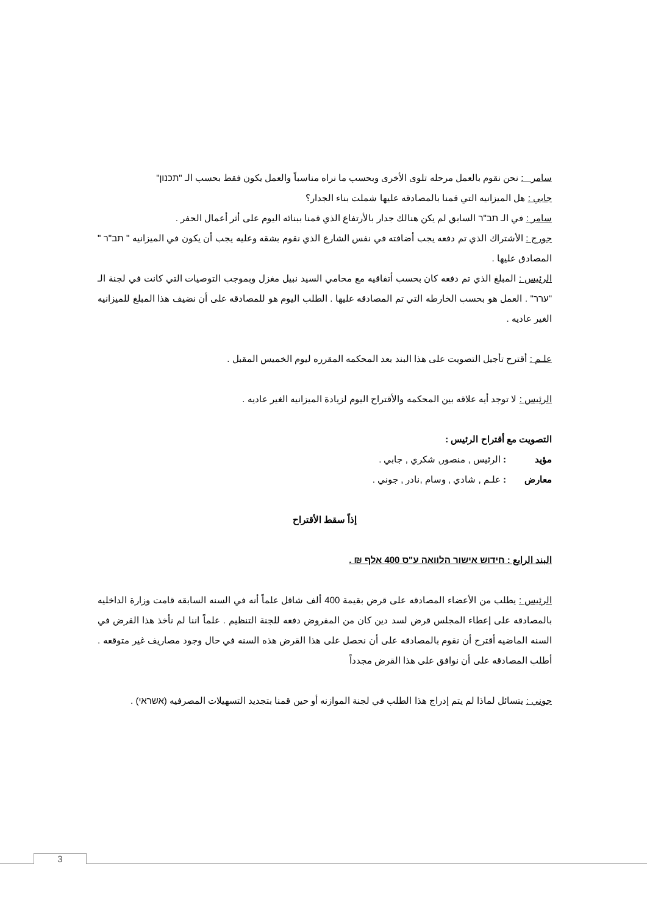سامر : نحن نقوم بالعمل مرحله تلوى الأخرى وبحسب ما نراه مناسباً والعمل يكون فقط بحسب الـ "תכנון"
جابي : هل الميزانيه التي قمنا بالمصادقه عليها شملت بناء الجدار؟
سامر : في الـ תב"ר السابق لم يكن هنالك جدار بالأرتفاع الذي قمنا ببنائه اليوم على أثر أعمال الحفر .
جورج : الأشتراك الذي تم دفعه يجب أضافته في نفس الشارع الذي نقوم بشقه وعليه يجب أن يكون في الميزانيه " תב"ר " المصادق عليها .
الرئيس : المبلغ الذي تم دفعه كان بحسب أتفاقيه مع محامي السيد نبيل مغزل وبموجب التوصيات التي كانت في لجنة الـ "ערר" . العمل هو بحسب الخارطه التي تم المصادقه عليها . الطلب اليوم هو للمصادقه على أن نضيف هذا المبلغ للميزانيه الغير عاديه .
علـم : أقترح تأجيل التصويت على هذا البند بعد المحكمه المقرره ليوم الخميس المقبل .
الرئيس : لا توجد أيه علاقه بين المحكمه والأقتراح اليوم لزيادة الميزانيه الغير عاديه .
التصويت مع أقتراح الرئيس :
| مؤيد | : الرئيس , منصور, شكري , جابي . |
| معارض | : علـم , شادي , وسام ,نادر , جوني . |
إذاً سقط الأقتراح
البند الرابع : חידוש אישור הלוואה ע"ס 400 אלף ₪ .
الرئيس : يطلب من الأعضاء المصادقه على قرض بقيمة 400 ألف شاقل علماً أنه في السنه السابقه قامت وزارة الداخليه بالمصادقه على إعطاء المجلس قرض لسد دين كان من المفروض دفعه للجنة التنظيم . علماً اننا لم نأخذ هذا القرض في السنه الماضيه أقترح أن نقوم بالمصادقه على أن نحصل على هذا القرض هذه السنه في حال وجود مصاريف غير متوقعه . أطلب المصادقه على أن نوافق على هذا القرض مجدداً
جوني : يتسائل لماذا لم يتم إدراج هذا الطلب في لجنة الموازنه أو حين قمنا بتجديد التسهيلات المصرفيه (אשראי) .
3